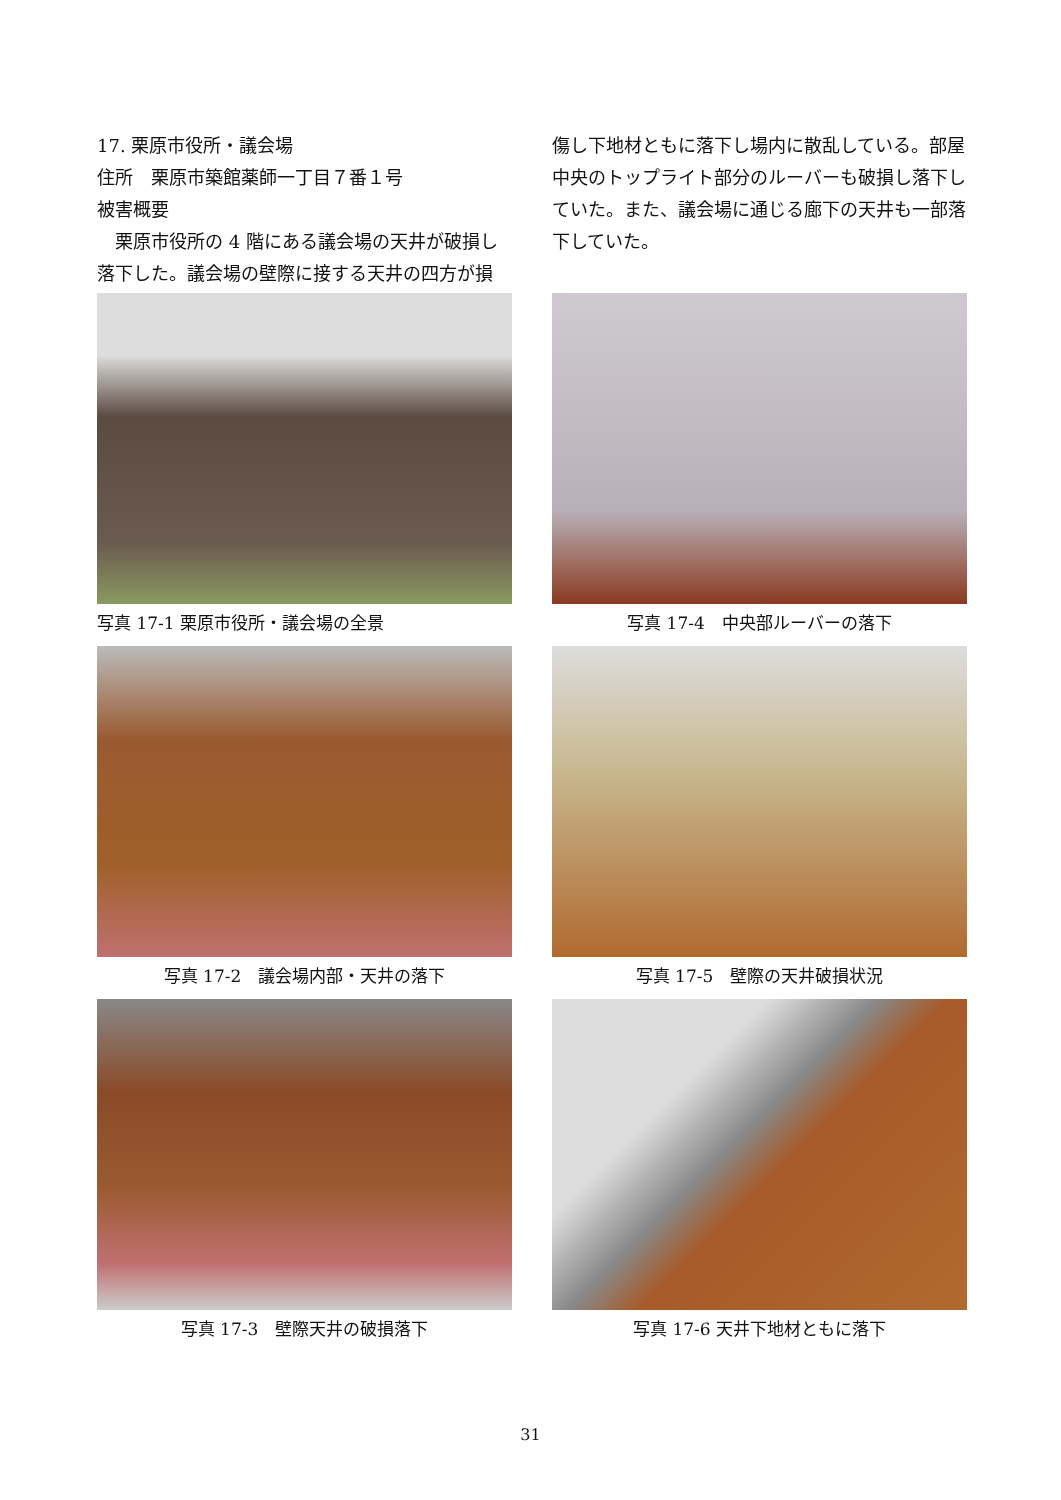17. 栗原市役所・議会場
住所　栗原市築館薬師一丁目７番１号
被害概要
　栗原市役所の 4 階にある議会場の天井が破損し落下した。議会場の壁際に接する天井の四方が損
傷し下地材ともに落下し場内に散乱している。部屋中央のトップライト部分のルーバーも破損し落下していた。また、議会場に通じる廊下の天井も一部落下していた。
写真 17-1 栗原市役所・議会場の全景
写真 17-4　中央部ルーバーの落下
写真 17-2　議会場内部・天井の落下
写真 17-5　壁際の天井破損状況
写真 17-3　壁際天井の破損落下
写真 17-6 天井下地材ともに落下
31